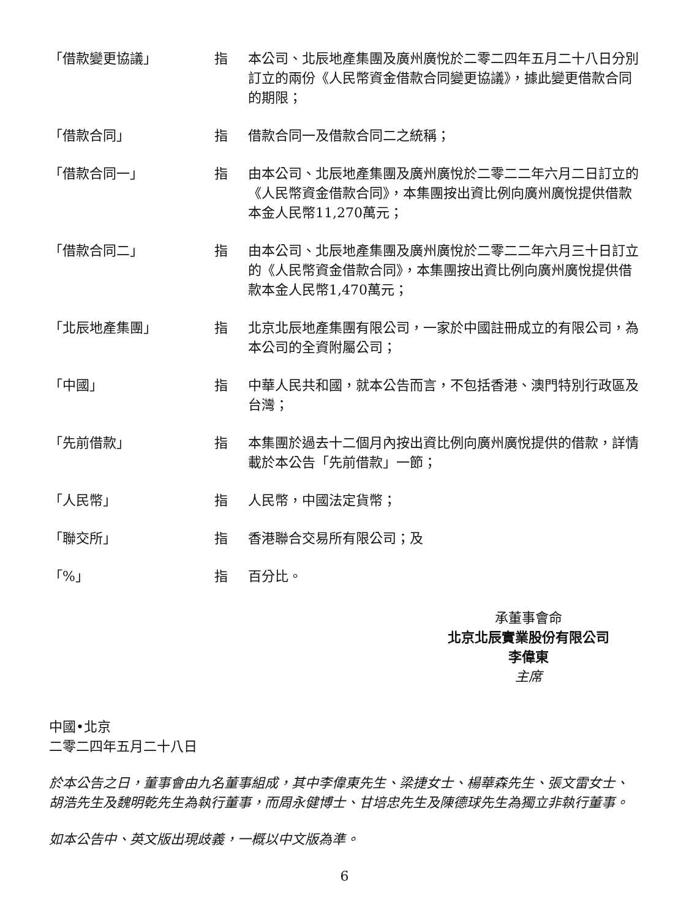| 「借款變更協議」 | 指 | 本公司、北辰地產集團及廣州廣悅於二零二四年五月二十八日分別訂立的兩份《人民幣資金借款合同變更協議》，據此變更借款合同的期限； |
| 「借款合同」 | 指 | 借款合同一及借款合同二之統稱； |
| 「借款合同一」 | 指 | 由本公司、北辰地產集團及廣州廣悅於二零二二年六月二日訂立的《人民幣資金借款合同》，本集團按出資比例向廣州廣悅提供借款本金人民幣11,270萬元； |
| 「借款合同二」 | 指 | 由本公司、北辰地產集團及廣州廣悅於二零二二年六月三十日訂立的《人民幣資金借款合同》，本集團按出資比例向廣州廣悅提供借款本金人民幣1,470萬元； |
| 「北辰地產集團」 | 指 | 北京北辰地產集團有限公司，一家於中國註冊成立的有限公司，為本公司的全資附屬公司； |
| 「中國」 | 指 | 中華人民共和國，就本公告而言，不包括香港、澳門特別行政區及台灣； |
| 「先前借款」 | 指 | 本集團於過去十二個月內按出資比例向廣州廣悅提供的借款，詳情載於本公告「先前借款」一節； |
| 「人民幣」 | 指 | 人民幣，中國法定貨幣； |
| 「聯交所」 | 指 | 香港聯合交易所有限公司；及 |
| 「%」 | 指 | 百分比。 |
承董事會命
北京北辰實業股份有限公司
李偉東
主席
中國•北京
二零二四年五月二十八日
於本公告之日，董事會由九名董事組成，其中李偉東先生、梁捷女士、楊華森先生、張文雷女士、胡浩先生及魏明乾先生為執行董事，而周永健博士、甘培忠先生及陳德球先生為獨立非執行董事。
如本公告中、英文版出現歧義，一概以中文版為準。
6